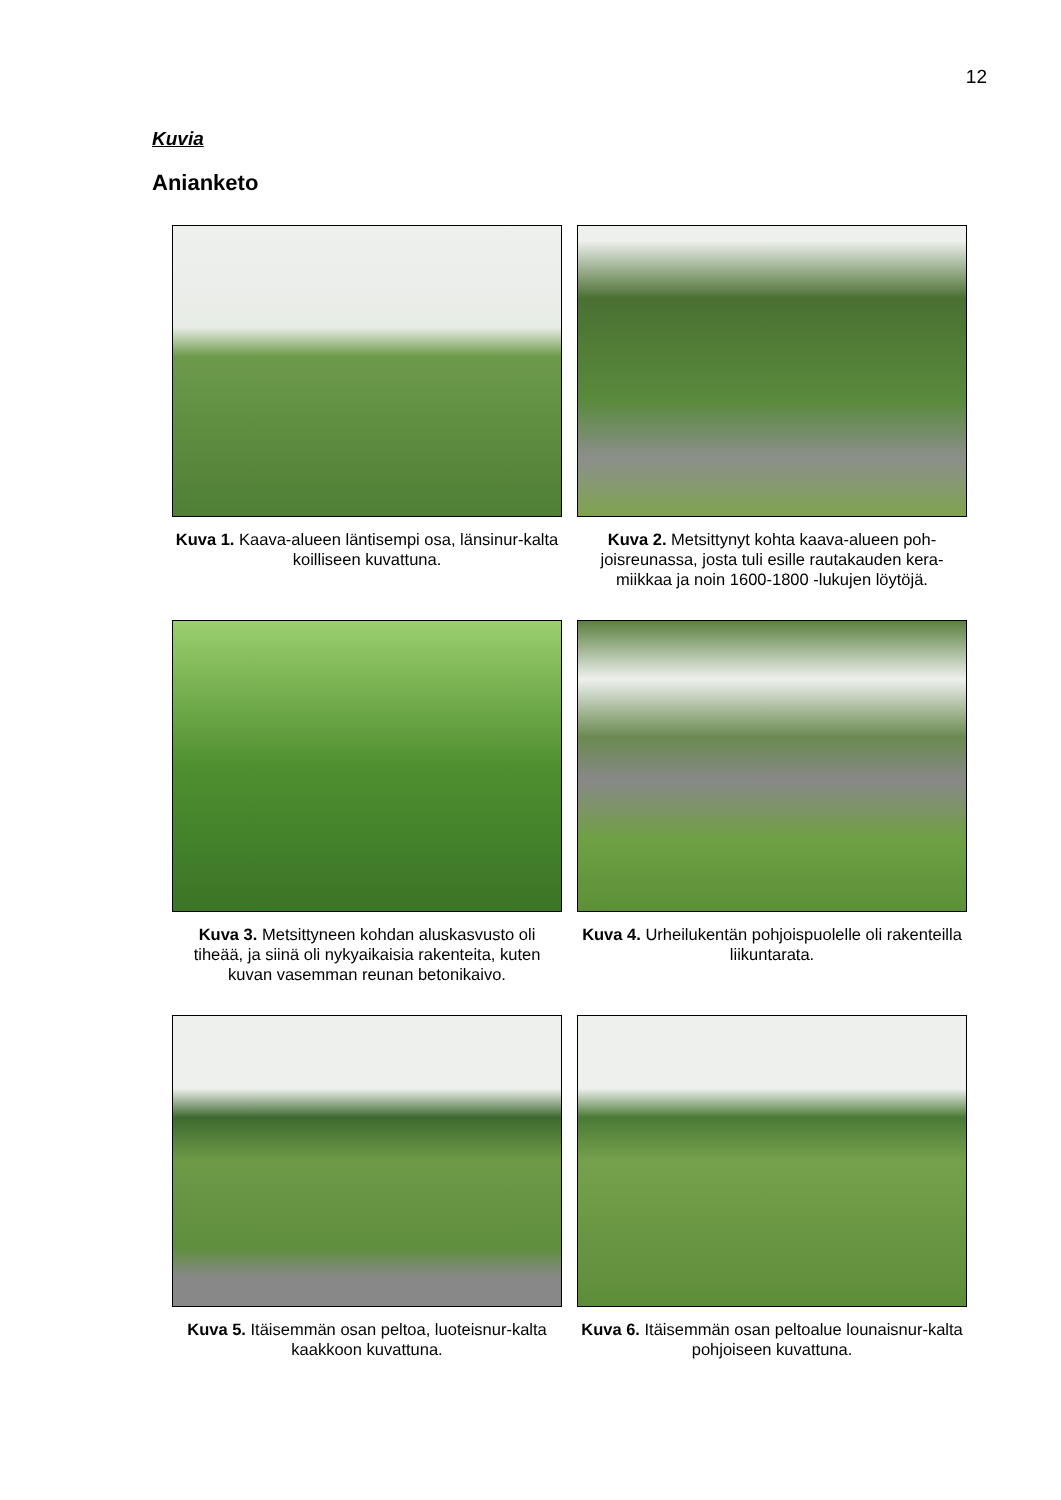12
Kuvia
Anianketo
Kuva 1. Kaava-alueen läntisempi osa, länsinur-kalta koilliseen kuvattuna.
Kuva 2. Metsittynyt kohta kaava-alueen poh-joisreunassa, josta tuli esille rautakauden kera-miikkaa ja noin 1600-1800 -lukujen löytöjä.
Kuva 3. Metsittyneen kohdan aluskasvusto oli tiheää, ja siinä oli nykyaikaisia rakenteita, kuten kuvan vasemman reunan betonikaivo.
Kuva 4. Urheilukentän pohjoispuolelle oli rakenteilla liikuntarata.
Kuva 5. Itäisemmän osan peltoa, luoteisnur-kalta kaakkoon kuvattuna.
Kuva 6. Itäisemmän osan peltoalue lounaisnur-kalta pohjoiseen kuvattuna.